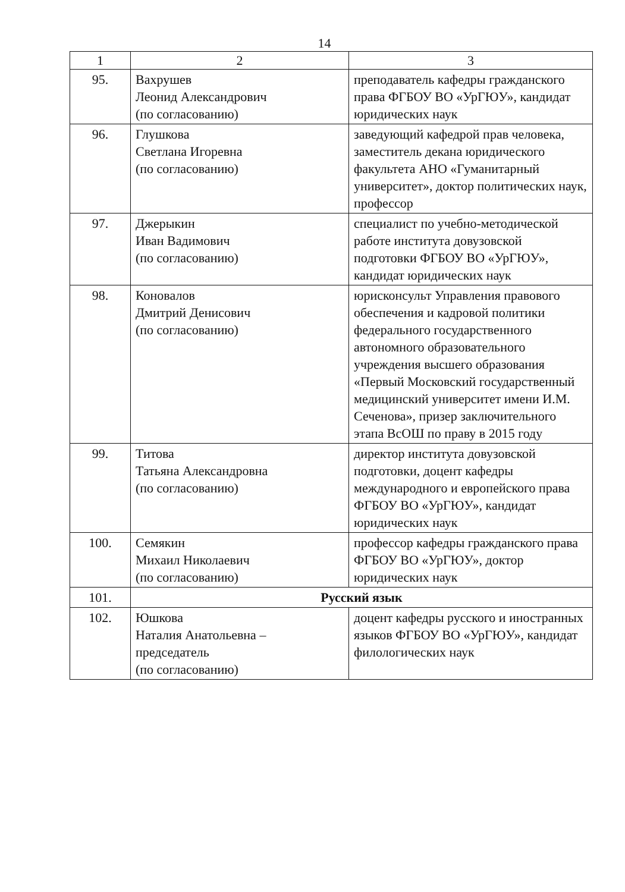14
| 1 | 2 | 3 |
| --- | --- | --- |
| 95. | Вахрушев Леонид Александрович (по согласованию) | преподаватель кафедры гражданского права ФГБОУ ВО «УрГЮУ», кандидат юридических наук |
| 96. | Глушкова Светлана Игоревна (по согласованию) | заведующий кафедрой прав человека, заместитель декана юридического факультета АНО «Гуманитарный университет», доктор политических наук, профессор |
| 97. | Джерыкин Иван Вадимович (по согласованию) | специалист по учебно-методической работе института довузовской подготовки ФГБОУ ВО «УрГЮУ», кандидат юридических наук |
| 98. | Коновалов Дмитрий Денисович (по согласованию) | юрисконсульт Управления правового обеспечения и кадровой политики федерального государственного автономного образовательного учреждения высшего образования «Первый Московский государственный медицинский университет имени И.М. Сеченова», призер заключительного этапа ВсОШ по праву в 2015 году |
| 99. | Титова Татьяна Александровна (по согласованию) | директор института довузовской подготовки, доцент кафедры международного и европейского права ФГБОУ ВО «УрГЮУ», кандидат юридических наук |
| 100. | Семякин Михаил Николаевич (по согласованию) | профессор кафедры гражданского права ФГБОУ ВО «УрГЮУ», доктор юридических наук |
| 101. | Русский язык | |
| 102. | Юшкова Наталия Анатольевна – председатель (по согласованию) | доцент кафедры русского и иностранных языков ФГБОУ ВО «УрГЮУ», кандидат филологических наук |